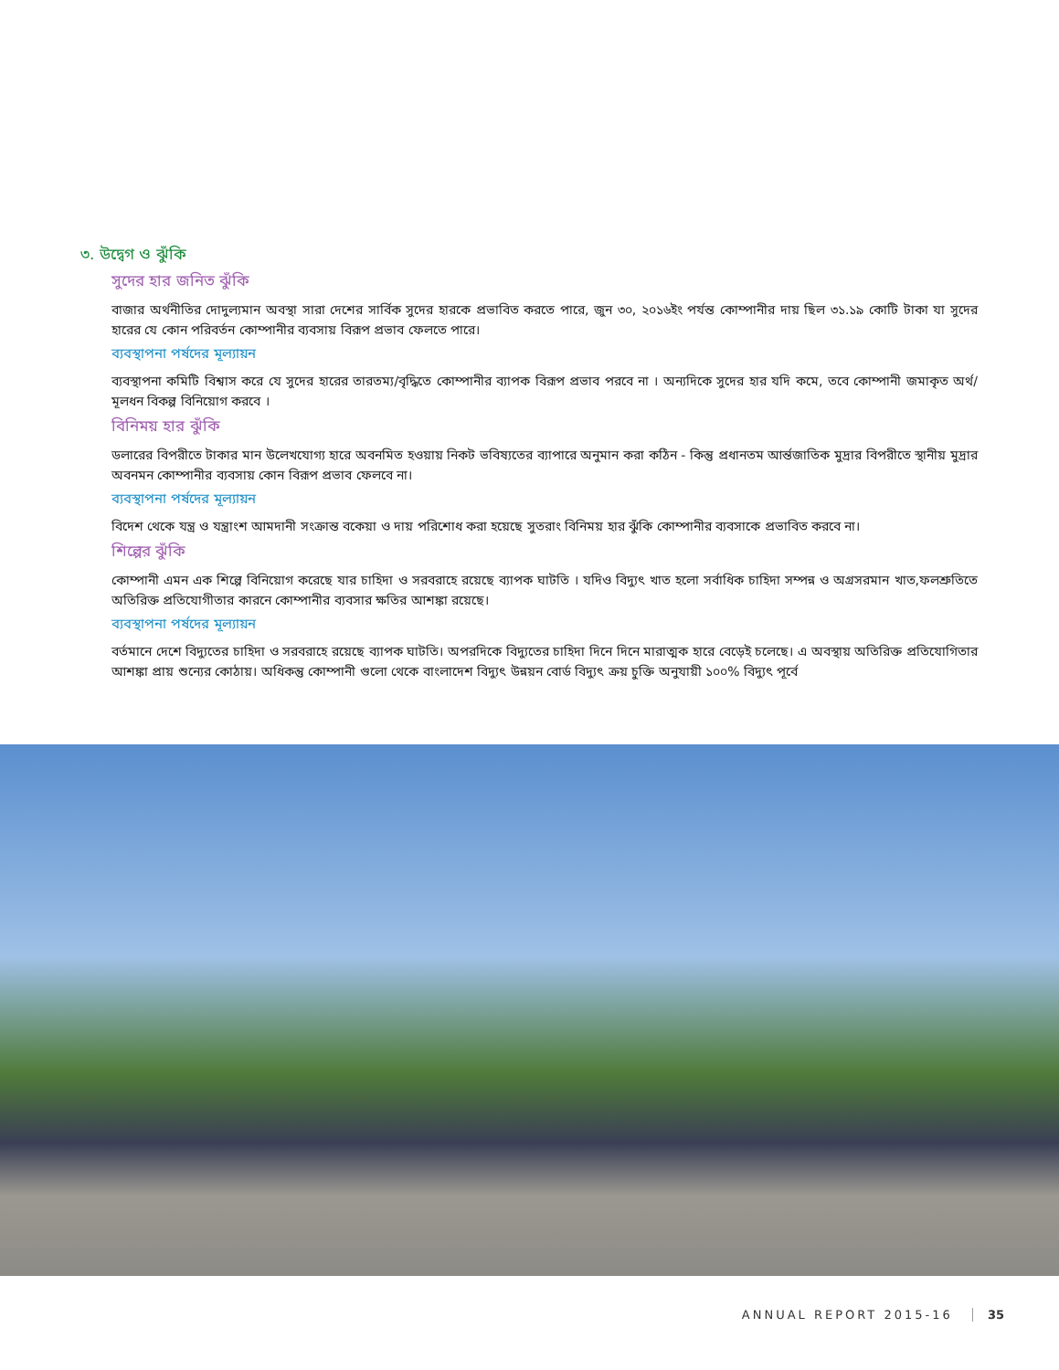৩. উদ্বেগ ও ঝুঁকি
সুদের হার জনিত ঝুঁকি
বাজার অর্থনীতির দোদুল্যমান অবস্থা সারা দেশের সার্বিক সুদের হারকে প্রভাবিত করতে পারে, জুন ৩০, ২০১৬ইং পর্যন্ত কোম্পানীর দায় ছিল ৩১.১৯ কোটি টাকা যা সুদের হারের যে কোন পরিবর্তন কোম্পানীর ব্যবসায় বিরূপ প্রভাব ফেলতে পারে।
ব্যবস্থাপনা পর্ষদের মূল্যায়ন
ব্যবস্থাপনা কমিটি বিশ্বাস করে যে সুদের হারের তারতম্য/বৃদ্ধিতে কোম্পানীর ব্যাপক বিরূপ প্রভাব পরবে না । অন্যদিকে সুদের হার যদি কমে, তবে কোম্পানী জমাকৃত অর্থ/মূলধন বিকল্প বিনিয়োগ করবে ।
বিনিময় হার ঝুঁকি
ডলারের বিপরীতে টাকার মান উলেখযোগ্য হারে অবনমিত হওয়ায় নিকট ভবিষ্যতের ব্যাপারে অনুমান করা কঠিন - কিন্তু প্রধানতম আর্ন্তজাতিক মুদ্রার বিপরীতে স্থানীয় মুদ্রার অবনমন কোম্পানীর ব্যবসায় কোন বিরূপ প্রভাব ফেলবে না।
ব্যবস্থাপনা পর্ষদের মূল্যায়ন
বিদেশ থেকে যন্ত্র ও যন্ত্রাংশ আমদানী সংক্রান্ত বকেয়া ও দায় পরিশোধ করা হয়েছে সুতরাং বিনিময় হার ঝুঁকি কোম্পানীর ব্যবসাকে প্রভাবিত করবে না।
শিল্পের ঝুঁকি
কোম্পানী এমন এক শিল্পে বিনিয়োগ করেছে যার চাহিদা ও সরবরাহে রয়েছে ব্যাপক ঘাটতি । যদিও বিদ্যুৎ খাত হলো সর্বাধিক চাহিদা সম্পন্ন ও অগ্রসরমান খাত,ফলশ্রুতিতে অতিরিক্ত প্রতিযোগীতার কারনে কোম্পানীর ব্যবসার ক্ষতির আশঙ্কা রয়েছে।
ব্যবস্থাপনা পর্ষদের মূল্যায়ন
বর্তমানে দেশে বিদ্যুতের চাহিদা ও সরবরাহে রয়েছে ব্যাপক ঘাটতি। অপরদিকে বিদ্যুতের চাহিদা দিনে দিনে মারাত্মক হারে বেড়েই চলেছে। এ অবস্থায় অতিরিক্ত প্রতিযোগিতার আশঙ্কা প্রায় শুন্যের কোঠায়। অধিকন্তু কোম্পানী গুলো থেকে বাংলাদেশ বিদ্যুৎ উন্নয়ন বোর্ড বিদ্যুৎ ক্রয় চুক্তি অনুযায়ী ১০০% বিদ্যুৎ পূর্বে
ANNUAL REPORT 2015-16 35